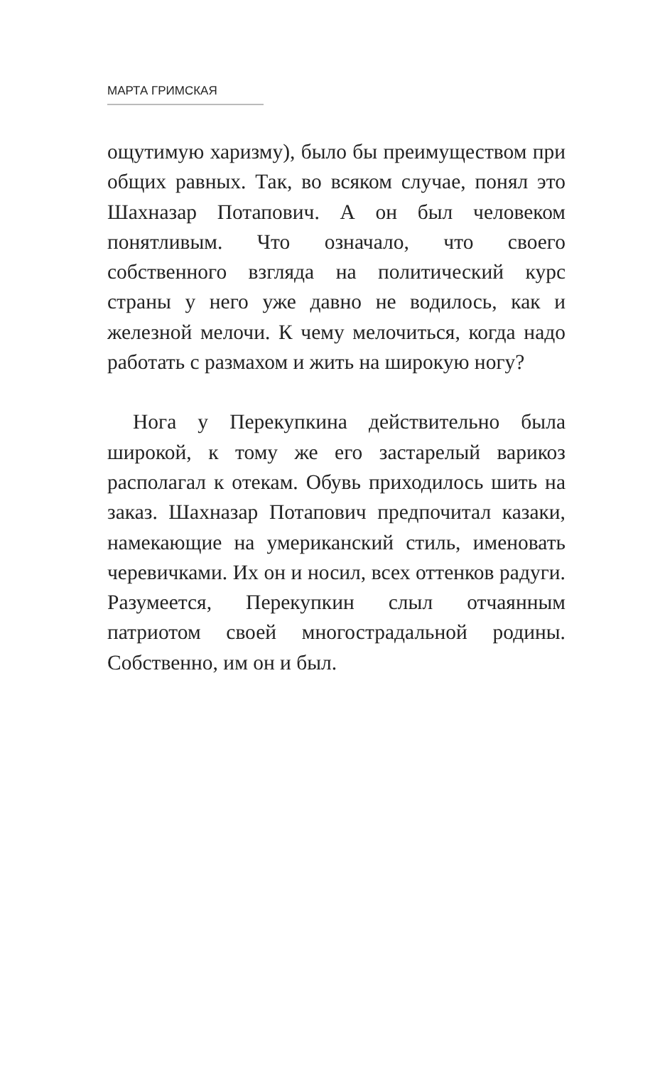МАРТА ГРИМСКАЯ
ощутимую харизму), было бы преимуществом при общих равных. Так, во всяком случае, понял это Шахназар Потапович. А он был человеком понятливым. Что означало, что своего собственного взгляда на политический курс страны у него уже давно не водилось, как и железной мелочи. К чему мелочиться, когда надо работать с размахом и жить на широкую ногу?
Нога у Перекупкина действительно была широкой, к тому же его застарелый варикоз располагал к отекам. Обувь приходилось шить на заказ. Шахназар Потапович предпочитал казаки, намекающие на умериканский стиль, именовать черевичками. Их он и носил, всех оттенков радуги. Разумеется, Перекупкин слыл отчаянным патриотом своей многострадальной родины. Собственно, им он и был.